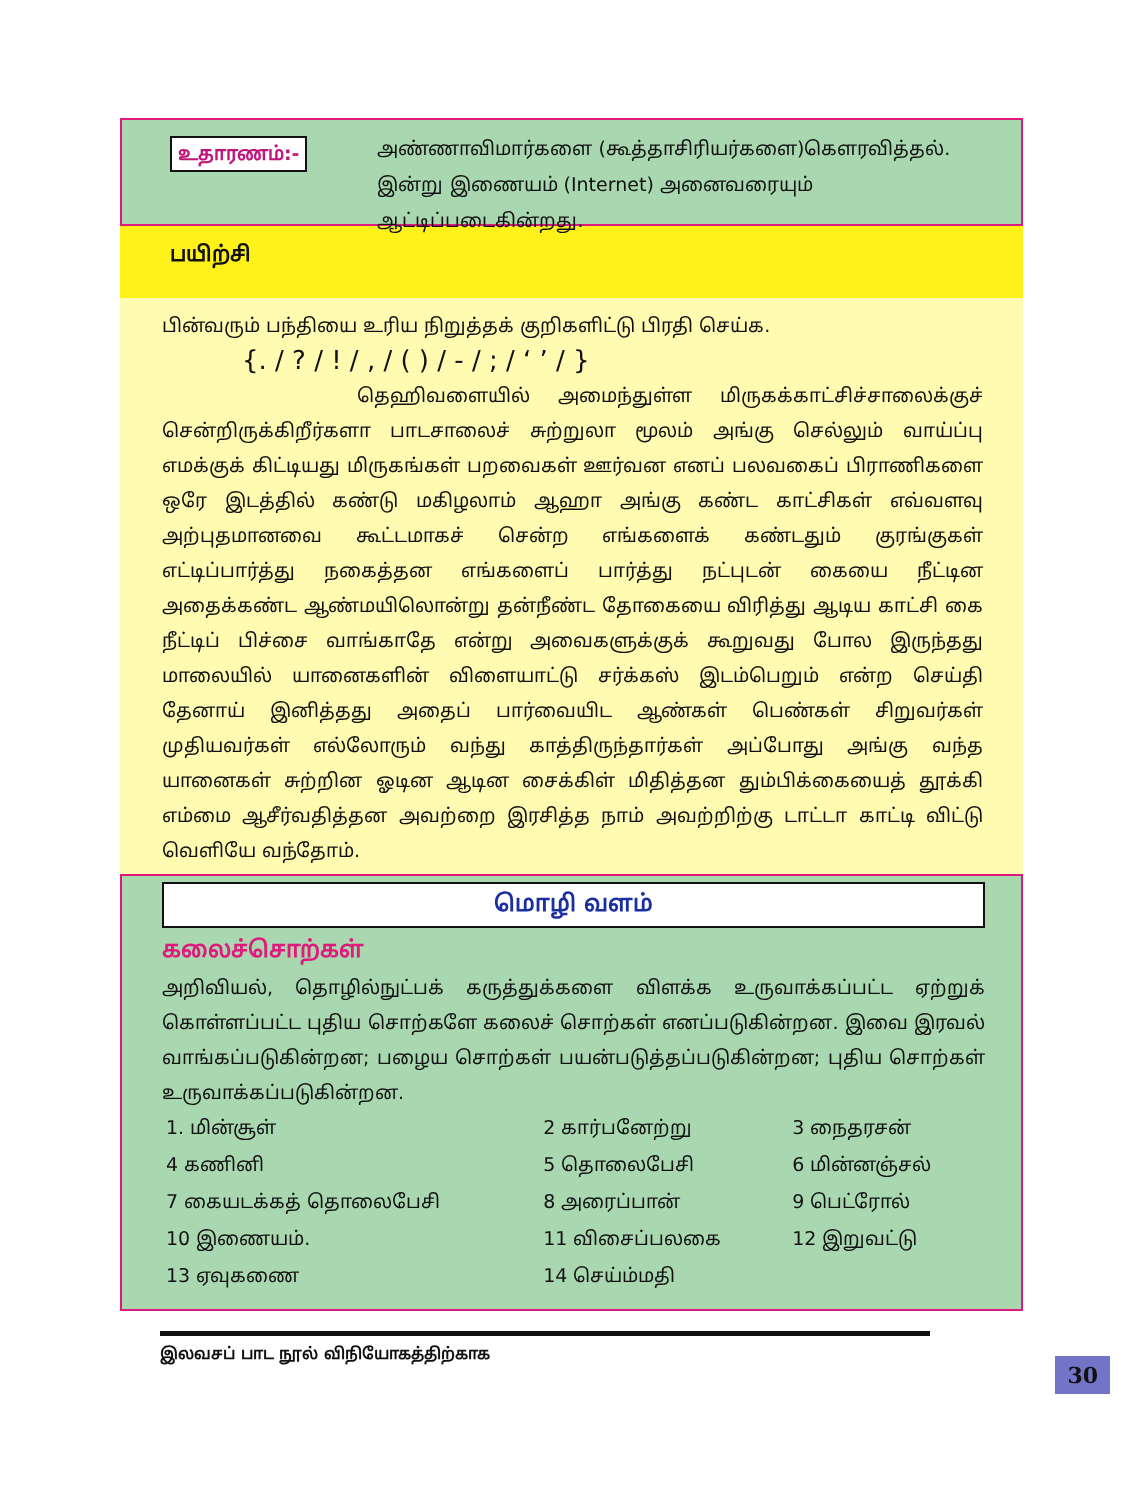உதாரணம்:-
அண்ணாவிமார்களை (கூத்தாசிரியர்களை)கௌரவித்தல். இன்று இணையம் (Internet) அனைவரையும் ஆட்டிப்படைகின்றது.
பயிற்சி
பின்வரும் பந்தியை உரிய நிறுத்தக் குறிகளிட்டு பிரதி செய்க.
{. / ? / ! / , / ( ) / - / ; / ‘ ’ / }
தெஹிவளையில் அமைந்துள்ள மிருகக்காட்சிச்சாலைக்குச் சென்றிருக்கிறீர்களா பாடசாலைச் சுற்றுலா மூலம் அங்கு செல்லும் வாய்ப்பு எமக்குக் கிட்டியது மிருகங்கள் பறவைகள் ஊர்வன எனப் பலவகைப் பிராணிகளை ஒரே இடத்தில் கண்டு மகிழலாம் ஆஹா அங்கு கண்ட காட்சிகள் எவ்வளவு அற்புதமானவை கூட்டமாகச் சென்ற எங்களைக் கண்டதும் குரங்குகள் எட்டிப்பார்த்து நகைத்தன எங்களைப் பார்த்து நட்புடன் கையை நீட்டின அதைக்கண்ட ஆண்மயிலொன்று தன்நீண்ட தோகையை விரித்து ஆடிய காட்சி கை நீட்டிப் பிச்சை வாங்காதே என்று அவைகளுக்குக் கூறுவது போல இருந்தது மாலையில் யானைகளின் விளையாட்டு சர்க்கஸ் இடம்பெறும் என்ற செய்தி தேனாய் இனித்தது அதைப் பார்வையிட ஆண்கள் பெண்கள் சிறுவர்கள் முதியவர்கள் எல்லோரும் வந்து காத்திருந்தார்கள் அப்போது அங்கு வந்த யானைகள் சுற்றின ஓடின ஆடின சைக்கிள் மிதித்தன தும்பிக்கையைத் தூக்கி எம்மை ஆசீர்வதித்தன அவற்றை இரசித்த நாம் அவற்றிற்கு டாட்டா காட்டி விட்டு வெளியே வந்தோம்.
மொழி வளம்
கலைச்சொற்கள்
அறிவியல், தொழில்நுட்பக் கருத்துக்களை விளக்க உருவாக்கப்பட்ட ஏற்றுக் கொள்ளப்பட்ட புதிய சொற்களே கலைச் சொற்கள் எனப்படுகின்றன. இவை இரவல் வாங்கப்படுகின்றன; பழைய சொற்கள் பயன்படுத்தப்படுகின்றன; புதிய சொற்கள் உருவாக்கப்படுகின்றன.
| 1. மின்சூள் | 2 கார்பனேற்று | 3 நைதரசன் |
| 4 கணினி | 5 தொலைபேசி | 6 மின்னஞ்சல் |
| 7 கையடக்கத் தொலைபேசி | 8 அரைப்பான் | 9 பெட்ரோல் |
| 10 இணையம். | 11 விசைப்பலகை | 12 இறுவட்டு |
| 13 ஏவுகணை | 14 செய்ம்மதி | |
30
இலவசப் பாட நூல் விநியோகத்திற்காக